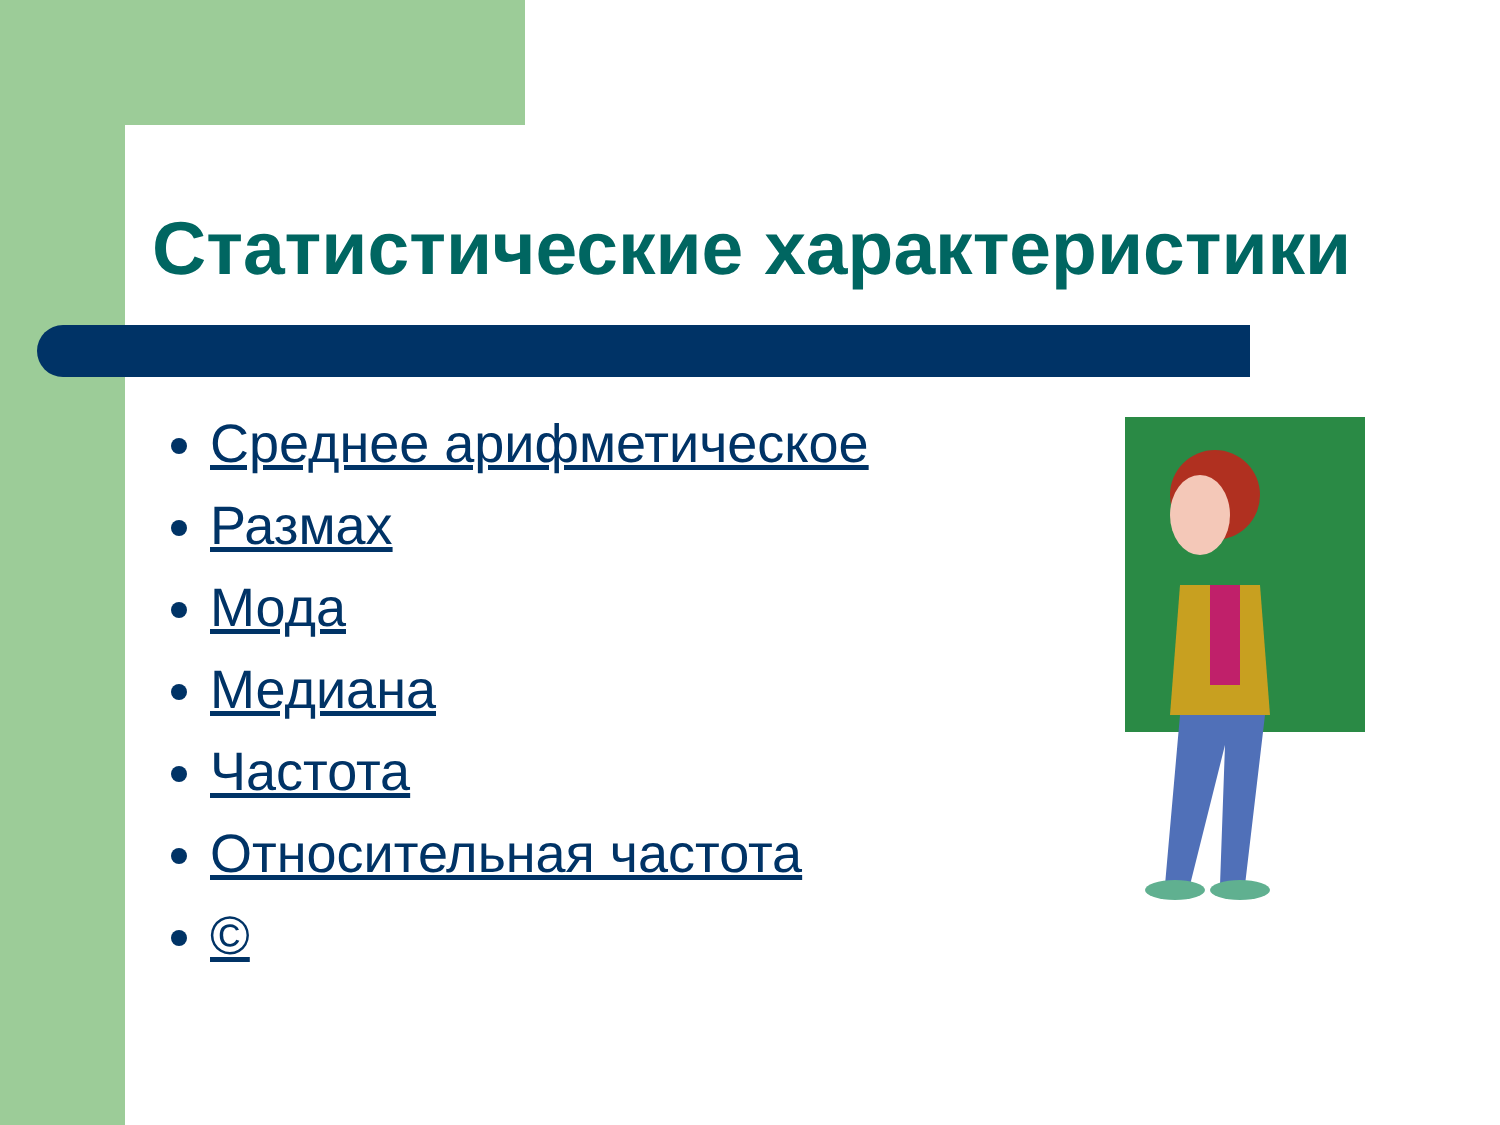Статистические характеристики
Среднее арифметическое
Размах
Мода
Медиана
Частота
Относительная частота
©